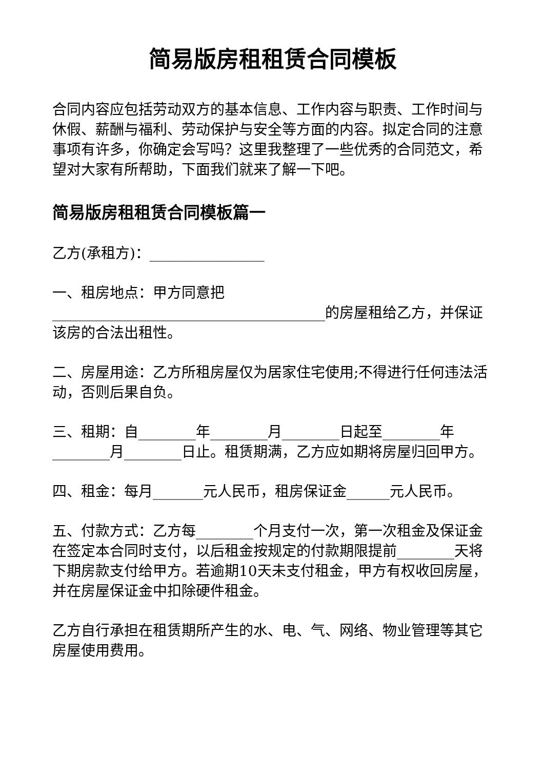简易版房租租赁合同模板
合同内容应包括劳动双方的基本信息、工作内容与职责、工作时间与休假、薪酬与福利、劳动保护与安全等方面的内容。拟定合同的注意事项有许多，你确定会写吗？这里我整理了一些优秀的合同范文，希望对大家有所帮助，下面我们就来了解一下吧。
简易版房租租赁合同模板篇一
乙方(承租方)：________________
一、租房地点：甲方同意把______________________________________的房屋租给乙方，并保证该房的合法出租性。
二、房屋用途：乙方所租房屋仅为居家住宅使用;不得进行任何违法活动，否则后果自负。
三、租期：自________年________月________日起至________年________月________日止。租赁期满，乙方应如期将房屋归回甲方。
四、租金：每月_______元人民币，租房保证金______元人民币。
五、付款方式：乙方每________个月支付一次，第一次租金及保证金在签定本合同时支付，以后租金按规定的付款期限提前________天将下期房款支付给甲方。若逾期10天未支付租金，甲方有权收回房屋，并在房屋保证金中扣除硬件租金。
乙方自行承担在租赁期所产生的水、电、气、网络、物业管理等其它房屋使用费用。